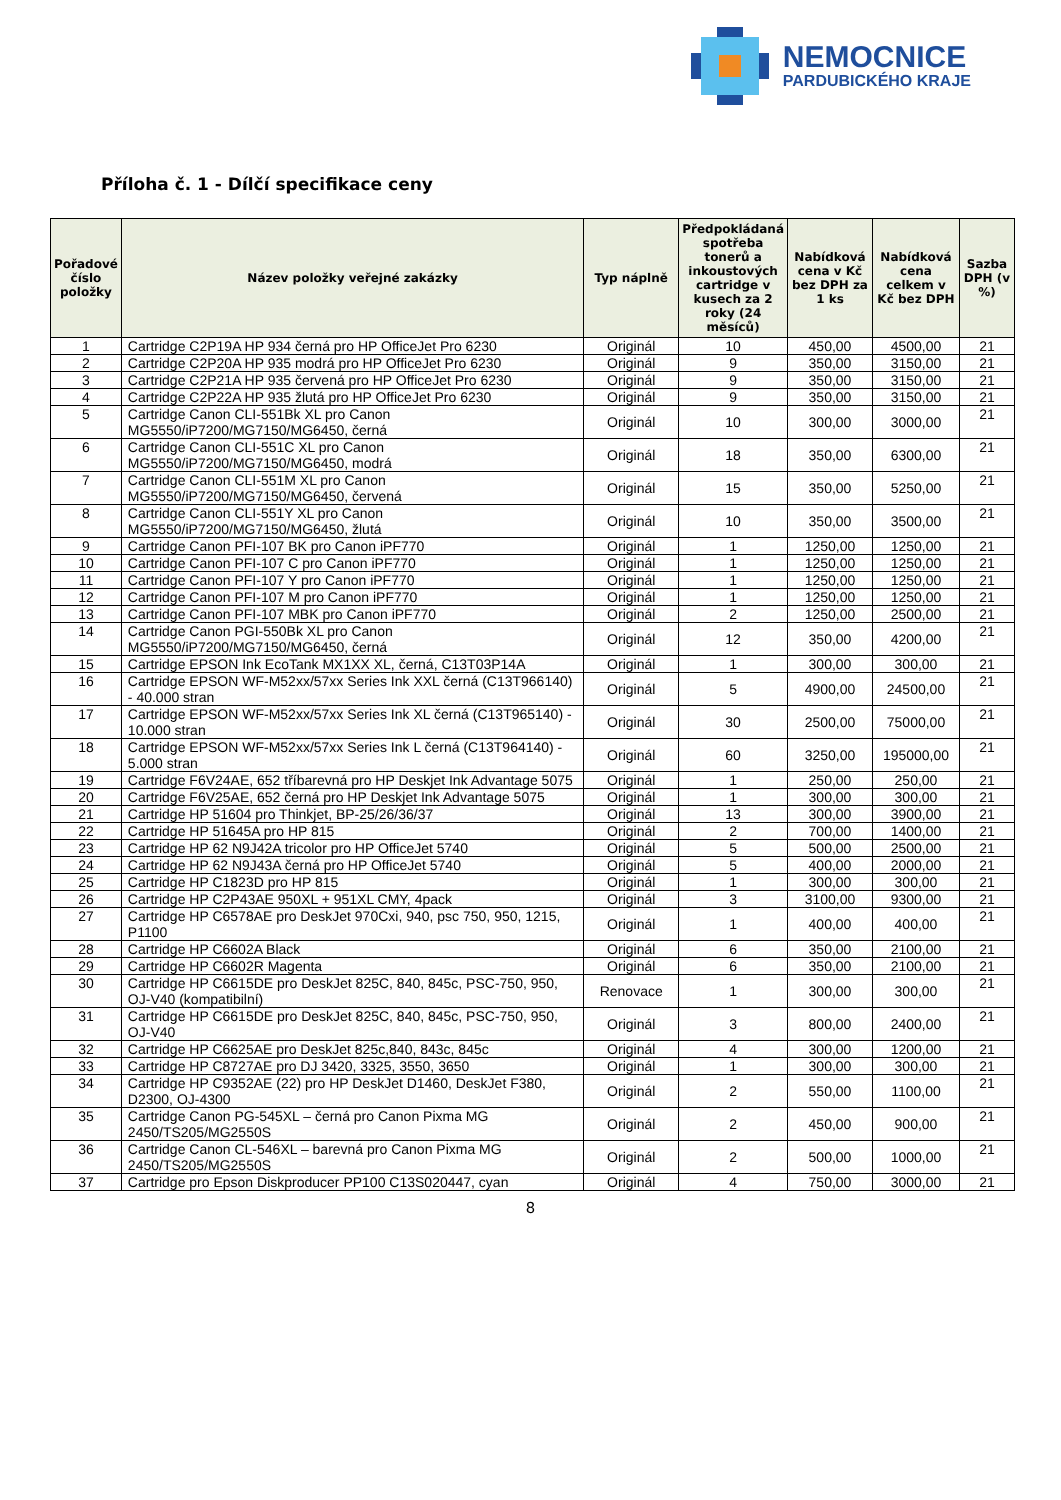NEMOCNICE
PARDUBICKÉHO KRAJE
Příloha č. 1 - Dílčí specifikace ceny
| Pořadové číslo položky | Název položky veřejné zakázky | Typ náplně | Předpokládaná spotřeba tonerů a inkoustových cartridge v kusech za 2 roky (24 měsíců) | Nabídková cena v Kč bez DPH za 1 ks | Nabídková cena celkem v Kč bez DPH | Sazba DPH (v %) |
| --- | --- | --- | --- | --- | --- | --- |
| 1 | Cartridge C2P19A HP 934 černá pro HP OfficeJet Pro 6230 | Originál | 10 | 450,00 | 4500,00 | 21 |
| 2 | Cartridge C2P20A HP 935 modrá pro HP OfficeJet Pro 6230 | Originál | 9 | 350,00 | 3150,00 | 21 |
| 3 | Cartridge C2P21A HP 935 červená pro HP OfficeJet Pro 6230 | Originál | 9 | 350,00 | 3150,00 | 21 |
| 4 | Cartridge C2P22A HP 935 žlutá pro HP OfficeJet Pro 6230 | Originál | 9 | 350,00 | 3150,00 | 21 |
| 5 | Cartridge Canon CLI-551Bk XL pro Canon MG5550/iP7200/MG7150/MG6450, černá | Originál | 10 | 300,00 | 3000,00 | 21 |
| 6 | Cartridge Canon CLI-551C XL pro Canon MG5550/iP7200/MG7150/MG6450, modrá | Originál | 18 | 350,00 | 6300,00 | 21 |
| 7 | Cartridge Canon CLI-551M XL pro Canon MG5550/iP7200/MG7150/MG6450, červená | Originál | 15 | 350,00 | 5250,00 | 21 |
| 8 | Cartridge Canon CLI-551Y XL pro Canon MG5550/iP7200/MG7150/MG6450, žlutá | Originál | 10 | 350,00 | 3500,00 | 21 |
| 9 | Cartridge Canon PFI-107 BK pro Canon iPF770 | Originál | 1 | 1250,00 | 1250,00 | 21 |
| 10 | Cartridge Canon PFI-107 C pro Canon iPF770 | Originál | 1 | 1250,00 | 1250,00 | 21 |
| 11 | Cartridge Canon PFI-107 Y pro Canon iPF770 | Originál | 1 | 1250,00 | 1250,00 | 21 |
| 12 | Cartridge Canon PFI-107 M pro Canon iPF770 | Originál | 1 | 1250,00 | 1250,00 | 21 |
| 13 | Cartridge Canon PFI-107 MBK pro Canon iPF770 | Originál | 2 | 1250,00 | 2500,00 | 21 |
| 14 | Cartridge Canon PGI-550Bk XL pro Canon MG5550/iP7200/MG7150/MG6450, černá | Originál | 12 | 350,00 | 4200,00 | 21 |
| 15 | Cartridge EPSON Ink EcoTank MX1XX XL, černá, C13T03P14A | Originál | 1 | 300,00 | 300,00 | 21 |
| 16 | Cartridge EPSON WF-M52xx/57xx Series Ink XXL černá (C13T966140) - 40.000 stran | Originál | 5 | 4900,00 | 24500,00 | 21 |
| 17 | Cartridge EPSON WF-M52xx/57xx Series Ink XL černá (C13T965140) - 10.000 stran | Originál | 30 | 2500,00 | 75000,00 | 21 |
| 18 | Cartridge EPSON WF-M52xx/57xx Series Ink L černá (C13T964140) - 5.000 stran | Originál | 60 | 3250,00 | 195000,00 | 21 |
| 19 | Cartridge F6V24AE, 652 tříbarevná pro HP Deskjet Ink Advantage 5075 | Originál | 1 | 250,00 | 250,00 | 21 |
| 20 | Cartridge F6V25AE, 652 černá pro HP Deskjet Ink Advantage 5075 | Originál | 1 | 300,00 | 300,00 | 21 |
| 21 | Cartridge HP 51604 pro Thinkjet, BP-25/26/36/37 | Originál | 13 | 300,00 | 3900,00 | 21 |
| 22 | Cartridge HP 51645A pro HP 815 | Originál | 2 | 700,00 | 1400,00 | 21 |
| 23 | Cartridge HP 62 N9J42A tricolor pro HP OfficeJet 5740 | Originál | 5 | 500,00 | 2500,00 | 21 |
| 24 | Cartridge HP 62 N9J43A černá pro HP OfficeJet 5740 | Originál | 5 | 400,00 | 2000,00 | 21 |
| 25 | Cartridge HP C1823D pro HP 815 | Originál | 1 | 300,00 | 300,00 | 21 |
| 26 | Cartridge HP C2P43AE 950XL + 951XL CMY, 4pack | Originál | 3 | 3100,00 | 9300,00 | 21 |
| 27 | Cartridge HP C6578AE pro DeskJet 970Cxi, 940, psc 750, 950, 1215, P1100 | Originál | 1 | 400,00 | 400,00 | 21 |
| 28 | Cartridge HP C6602A Black | Originál | 6 | 350,00 | 2100,00 | 21 |
| 29 | Cartridge HP C6602R Magenta | Originál | 6 | 350,00 | 2100,00 | 21 |
| 30 | Cartridge HP C6615DE pro DeskJet 825C, 840, 845c, PSC-750, 950, OJ-V40 (kompatibilní) | Renovace | 1 | 300,00 | 300,00 | 21 |
| 31 | Cartridge HP C6615DE pro DeskJet 825C, 840, 845c, PSC-750, 950, OJ-V40 | Originál | 3 | 800,00 | 2400,00 | 21 |
| 32 | Cartridge HP C6625AE pro DeskJet 825c,840, 843c, 845c | Originál | 4 | 300,00 | 1200,00 | 21 |
| 33 | Cartridge HP C8727AE pro DJ 3420, 3325, 3550, 3650 | Originál | 1 | 300,00 | 300,00 | 21 |
| 34 | Cartridge HP C9352AE (22) pro HP DeskJet D1460, DeskJet F380, D2300, OJ-4300 | Originál | 2 | 550,00 | 1100,00 | 21 |
| 35 | Cartridge Canon PG-545XL – černá pro Canon Pixma MG 2450/TS205/MG2550S | Originál | 2 | 450,00 | 900,00 | 21 |
| 36 | Cartridge Canon CL-546XL – barevná pro Canon Pixma MG 2450/TS205/MG2550S | Originál | 2 | 500,00 | 1000,00 | 21 |
| 37 | Cartridge pro Epson Diskproducer PP100 C13S020447, cyan | Originál | 4 | 750,00 | 3000,00 | 21 |
8